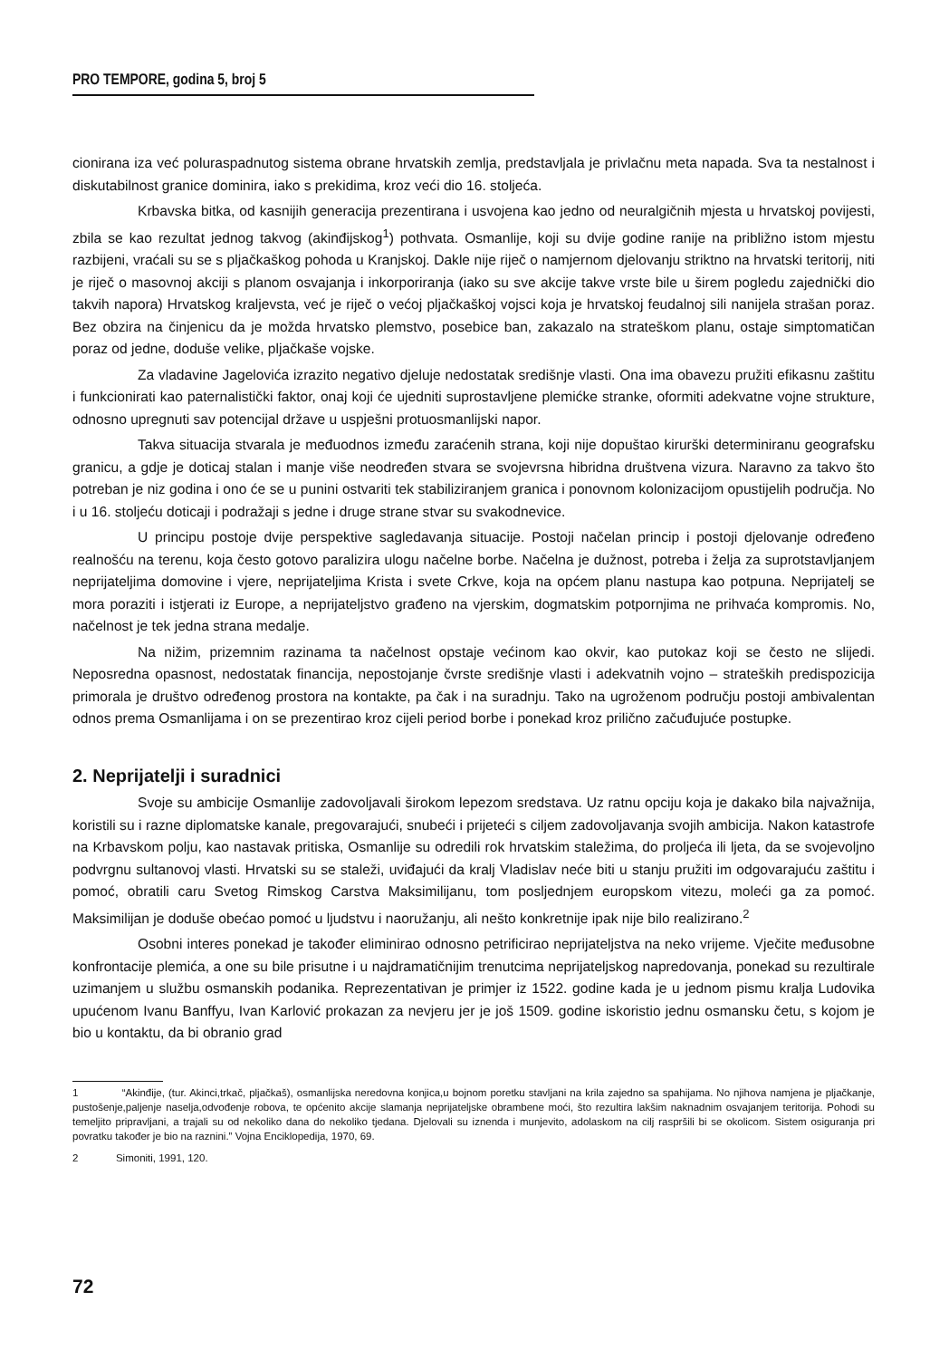PRO TEMPORE, godina 5, broj 5
cionirana iza već poluraspadnutog sistema obrane hrvatskih zemlja, predstavljala je privlačnu meta napada. Sva ta nestalnost i diskutabilnost granice dominira, iako s prekidima, kroz veći dio 16. stoljeća.
Krbavska bitka, od kasnijih generacija prezentirana i usvojena kao jedno od neuralgičnih mjesta u hrvatskoj povijesti, zbila se kao rezultat jednog takvog (akinđijskog<sup>1</sup>) pothvata. Osmanlije, koji su dvije godine ranije na približno istom mjestu razbijeni, vraćali su se s pljačkaškog pohoda u Kranjskoj. Dakle nije riječ o namjernom djelovanju striktno na hrvatski teritorij, niti je riječ o masovnoj akciji s planom osvajanja i inkorporiranja (iako su sve akcije takve vrste bile u širem pogledu zajednički dio takvih napora) Hrvatskog kraljevsta, već je riječ o većoj pljačkaškoj vojsci koja je hrvatskoj feudalnoj sili nanijela strašan poraz. Bez obzira na činjenicu da je možda hrvatsko plemstvo, posebice ban, zakazalo na strateškom planu, ostaje simptomatičan poraz od jedne, doduše velike, pljačkaše vojske.
Za vladavine Jagelovića izrazito negativo djeluje nedostatak središnje vlasti. Ona ima obavezu pružiti efikasnu zaštitu i funkcionirati kao paternalistički faktor, onaj koji će ujedniti suprostavljene plemićke stranke, oformiti adekvatne vojne strukture, odnosno upregnuti sav potencijal države u uspješni protuosmanlijski napor.
Takva situacija stvarala je međuodnos između zaraćenih strana, koji nije dopuštao kirurški determiniranu geografsku granicu, a gdje je doticaj stalan i manje više neodređen stvara se svojevrsna hibridna društvena vizura. Naravno za takvo što potreban je niz godina i ono će se u punini ostvariti tek stabiliziranjem granica i ponovnom kolonizacijom opustijelih područja. No i u 16. stoljeću doticaji i podražaji s jedne i druge strane stvar su svakodnevice.
U principu postoje dvije perspektive sagledavanja situacije. Postoji načelan princip i postoji djelovanje određeno realnošću na terenu, koja često gotovo paralizira ulogu načelne borbe. Načelna je dužnost, potreba i želja za suprotstavljanjem neprijateljima domovine i vjere, neprijateljima Krista i svete Crkve, koja na općem planu nastupa kao potpuna. Neprijatelj se mora poraziti i istjerati iz Europe, a neprijateljstvo građeno na vjerskim, dogmatskim potpornjima ne prihvaća kompromis. No, načelnost je tek jedna strana medalje.
Na nižim, prizemnim razinama ta načelnost opstaje većinom kao okvir, kao putokaz koji se često ne slijedi. Neposredna opasnost, nedostatak financija, nepostojanje čvrste središnje vlasti i adekvatnih vojno – strateških predispozicija primorala je društvo određenog prostora na kontakte, pa čak i na suradnju. Tako na ugroženom području postoji ambivalentan odnos prema Osmanlijama i on se prezentirao kroz cijeli period borbe i ponekad kroz prilično začuđujuće postupke.
2. Neprijatelji i suradnici
Svoje su ambicije Osmanlije zadovoljavali širokom lepezom sredstava. Uz ratnu opciju koja je dakako bila najvažnija, koristili su i razne diplomatske kanale, pregovarajući, snubeći i prijeteći s ciljem zadovoljavanja svojih ambicija. Nakon katastrofe na Krbavskom polju, kao nastavak pritiska, Osmanlije su odredili rok hrvatskim staležima, do proljeća ili ljeta, da se svojevoljno podvrgnu sultanovoj vlasti. Hrvatski su se staleži, uviđajući da kralj Vladislav neće biti u stanju pružiti im odgovarajuću zaštitu i pomoć, obratili caru Svetog Rimskog Carstva Maksimilijanu, tom posljednjem europskom vitezu, moleći ga za pomoć. Maksimilijan je doduše obećao pomoć u ljudstvu i naoružanju, ali nešto konkretnije ipak nije bilo realizirano.<sup>2</sup>
Osobni interes ponekad je također eliminirao odnosno petrificirao neprijateljstva na neko vrijeme. Vječite međusobne konfrontacije plemića, a one su bile prisutne i u najdramatičnijim trenutcima neprijateljskog napredovanja, ponekad su rezultirale uzimanjem u službu osmanskih podanika. Reprezentativan je primjer iz 1522. godine kada je u jednom pismu kralja Ludovika upućenom Ivanu Banffyu, Ivan Karlović prokazan za nevjeru jer je još 1509. godine iskoristio jednu osmansku četu, s kojom je bio u kontaktu, da bi obranio grad
1 “Akinđije, (tur. Akinci,trkač, pljačkaš), osmanlijska neredovna konjica,u bojnom poretku stavljani na krila zajedno sa spahijama. No njihova namjena je pljačkanje, pustošenje,paljenje naselja,odvođenje robova, te općenito akcije slamanja neprijateljske obrambene moći, što rezultira lakšim naknadnim osvajanjem teritorija. Pohodi su temeljito pripravljani, a trajali su od nekoliko dana do nekoliko tjedana. Djelovali su iznenda i munjevito, adolaskom na cilj raspršili bi se okolicom. Sistem osiguranja pri povratku također je bio na raznini.” Vojna Enciklopedija, 1970, 69.
2 Simoniti, 1991, 120.
72